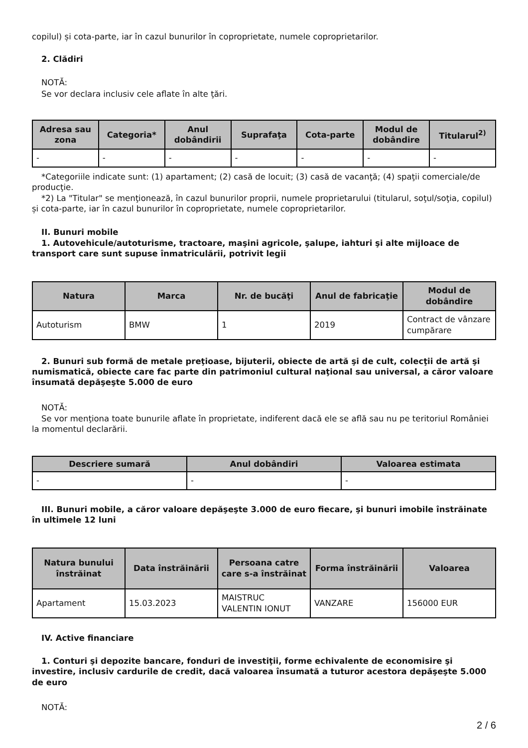copilul) și cota-parte, iar în cazul bunurilor în coproprietate, numele coproprietarilor.
2. Clădiri
NOTĂ:
Se vor declara inclusiv cele aflate în alte ţări.
| Adresa sau zona | Categoria* | Anul dobândirii | Suprafaţa | Cota-parte | Modul de dobândire | Titularul<sup>2)</sup> |
| --- | --- | --- | --- | --- | --- | --- |
| - | - | - | - | - | - | - |
*Categoriile indicate sunt: (1) apartament; (2) casă de locuit; (3) casă de vacanţă; (4) spaţii comerciale/de producţie.
*2) La "Titular" se menţionează, în cazul bunurilor proprii, numele proprietarului (titularul, soţul/soţia, copilul) și cota-parte, iar în cazul bunurilor în coproprietate, numele coproprietarilor.
II. Bunuri mobile
1. Autovehicule/autoturisme, tractoare, maşini agricole, şalupe, iahturi şi alte mijloace de transport care sunt supuse înmatriculării, potrivit legii
| Natura | Marca | Nr. de bucăţi | Anul de fabricaţie | Modul de dobândire |
| --- | --- | --- | --- | --- |
| Autoturism | BMW | 1 | 2019 | Contract de vânzare cumpărare |
2. Bunuri sub formă de metale preţioase, bijuterii, obiecte de artă şi de cult, colecţii de artă şi numismatică, obiecte care fac parte din patrimoniul cultural naţional sau universal, a căror valoare însumată depăşeşte 5.000 de euro
NOTĂ:
Se vor menţiona toate bunurile aflate în proprietate, indiferent dacă ele se află sau nu pe teritoriul României la momentul declarării.
| Descriere sumară | Anul dobândiri | Valoarea estimata |
| --- | --- | --- |
| - | - | - |
III. Bunuri mobile, a căror valoare depăşeşte 3.000 de euro fiecare, şi bunuri imobile înstrăinate în ultimele 12 luni
| Natura bunului înstrăinat | Data înstrăinării | Persoana catre care s-a înstrăinat | Forma înstrăinării | Valoarea |
| --- | --- | --- | --- | --- |
| Apartament | 15.03.2023 | MAISTRUC VALENTIN IONUT | VANZARE | 156000 EUR |
IV. Active financiare
1. Conturi şi depozite bancare, fonduri de investiţii, forme echivalente de economisire şi investire, inclusiv cardurile de credit, dacă valoarea însumată a tuturor acestora depăşeşte 5.000 de euro
NOTĂ:
2 / 6